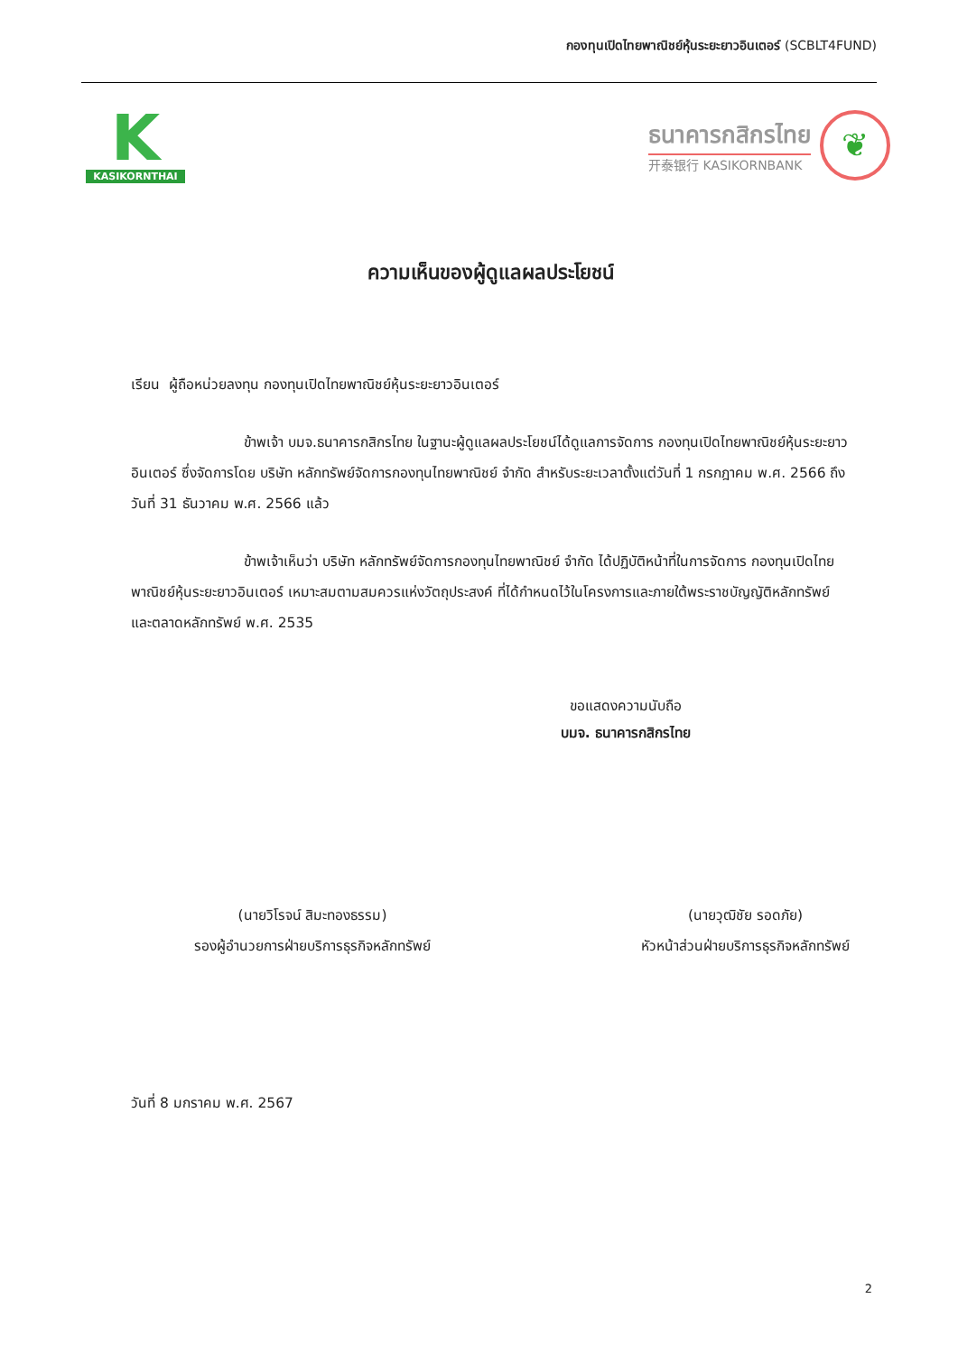กองทุนเปิดไทยพาณิชย์หุ้นระยะยาวอินเตอร์ (SCBLT4FUND)
K
KASIKORNTHAI
ธนาคารกสิกรไทย
开泰银行 KASIKORNBANK
❦
ความเห็นของผู้ดูแลผลประโยชน์
เรียน ผู้ถือหน่วยลงทุน กองทุนเปิดไทยพาณิชย์หุ้นระยะยาวอินเตอร์
ข้าพเจ้า บมจ.ธนาคารกสิกรไทย ในฐานะผู้ดูแลผลประโยชน์ได้ดูแลการจัดการ กองทุนเปิดไทยพาณิชย์หุ้นระยะยาวอินเตอร์ ซึ่งจัดการโดย บริษัท หลักทรัพย์จัดการกองทุนไทยพาณิชย์ จำกัด สำหรับระยะเวลาตั้งแต่วันที่ 1 กรกฎาคม พ.ศ. 2566 ถึงวันที่ 31 ธันวาคม พ.ศ. 2566 แล้ว
ข้าพเจ้าเห็นว่า บริษัท หลักทรัพย์จัดการกองทุนไทยพาณิชย์ จำกัด ได้ปฏิบัติหน้าที่ในการจัดการ กองทุนเปิดไทยพาณิชย์หุ้นระยะยาวอินเตอร์ เหมาะสมตามสมควรแห่งวัตถุประสงค์ ที่ได้กำหนดไว้ในโครงการและภายใต้พระราชบัญญัติหลักทรัพย์และตลาดหลักทรัพย์ พ.ศ. 2535
ขอแสดงความนับถือ
บมจ. ธนาคารกสิกรไทย
(นายวิโรจน์ สิมะทองธรรม)
รองผู้อำนวยการฝ่ายบริการธุรกิจหลักทรัพย์
(นายวุฒิชัย รอดภัย)
หัวหน้าส่วนฝ่ายบริการธุรกิจหลักทรัพย์
วันที่ 8 มกราคม พ.ศ. 2567
2